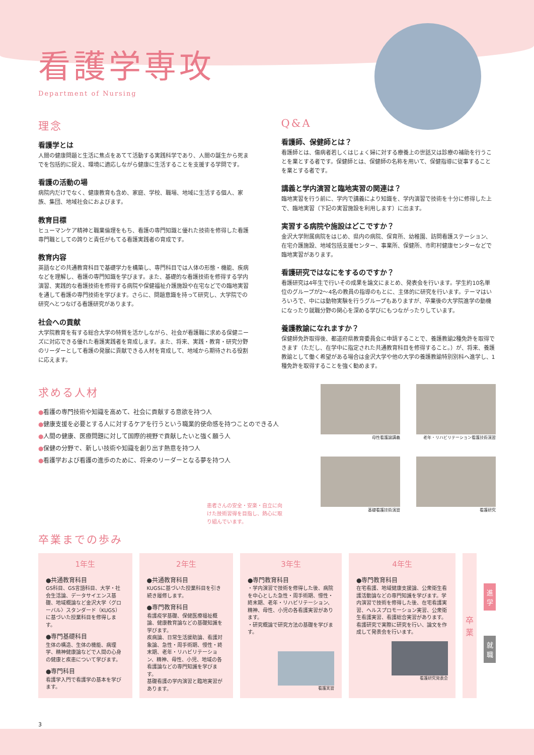看護学専攻
Department of Nursing
理念
看護学とは
人間の健康問題と生活に焦点をあてて活動する実践科学であり、人間の誕生から死までを包括的に捉え、環境に適応しながら健康に生活することを支援する学問です。
看護の活動の場
病院内だけでなく、健康教育も含め、家庭、学校、職場、地域に生活する個人、家族、集団、地域社会におよびます。
教育目標
ヒューマンケア精神と職業倫理をもち、看護の専門知識と優れた技術を修得した看護専門職としての誇りと責任がもてる看護実践者の育成です。
教育内容
英語などの共通教育科目で基礎学力を構築し、専門科目では人体の形態・機能、疾病などを理解し、看護の専門知識を学びます。また、基礎的な看護技術を修得する学内演習、実践的な看護技術を修得する病院や保健福祉介護施設や在宅などでの臨地実習を通して看護の専門技術を学びます。さらに、問題意識を持って研究し、大学院での研究へとつなげる看護研究があります。
社会への貢献
大学院教育を有する総合大学の特質を活かしながら、社会が看護職に求める保健ニーズに対応できる優れた看護実践者を育成します。また、将来、実践・教育・研究分野のリーダーとして看護の発展に貢献できる人材を育成して、地域から期待される役割に応えます。
Q&A
看護師、保健師とは？
看護師とは、傷病者若しくはじょく婦に対する療養上の世話又は診療の補助を行うことを業とする者です。保健師とは、保健師の名称を用いて、保健指導に従事することを業とする者です。
講義と学内演習と臨地実習の関連は？
臨地実習を行う前に、学内で講義により知識を、学内演習で技術を十分に修得した上で、臨地実習（下記の実習施設を利用します）に出ます。
実習する病院や施設はどこですか？
金沢大学附属病院をはじめ、県内の病院、保育所、幼稚園、訪問看護ステーション、在宅介護施設、地域包括支援センター、事業所、保健所、市町村健康センターなどで臨地実習があります。
看護研究ではなにをするのですか？
看護研究は4年生で行いその成果を論文にまとめ、発表会を行います。学生約10名単位のグループが2～4名の教員の指導のもとに、主体的に研究を行います。テーマはいろいろで、中には動物実験を行うグループもありますが、卒業後の大学院進学の動機になったり就職分野の関心を深める学びにもつながったりしています。
養護教諭になれますか？
保健師免許取得後、都道府県教育委員会に申請することで、養護教諭2種免許を取得できます（ただし、在学中に指定された共通教育科目を修得すること。）が、将来、養護教諭として働く希望がある場合は金沢大学や他の大学の養護教諭特別別科へ進学し、1種免許を取得することを強く勧めます。
求める人材
●看護の専門技術や知識を高めて、社会に貢献する意欲を持つ人
●健康支援を必要とする人に対するケアを行うという職業的使命感を持つことのできる人
●人間の健康、医療問題に対して国際的視野で貢献したいと強く願う人
●保健の分野で、新しい技術や知識を創り出す熱意を持つ人
●看護学および看護の進歩のために、将来のリーダーとなる夢を持つ人
患者さんの安全・安楽・自立に向けた技術習得を目指し、熱心に取り組んでいます。
母性看護論講義
老年・リハビリテーション看護技術演習
基礎看護技術演習
看護研究
卒業までの歩み
1年生
●共通教育科目
GS科目、GS言語科目、大学・社会生活論、データサイエンス基礎、地域概論など金沢大学〈グローバル〉スタンダード（KUGS）に基づいた授業科目を修得します。
●専門基礎科目
生体の構造、生体の機能、病理学、精神健康論などで人間の心身の健康と疾患について学びます。
●専門科目
看護学入門で看護学の基本を学びます。
2年生
●共通教育科目
KUGSに基づいた授業科目を引き続き履修します。
●専門教育科目
看護疫学基礎、保健医療福祉概論、健康教育論などの基礎知識を学びます。
疾病論、日常生活援助論、看護対象論、急性・周手術期、慢性・終末期、老年・リハビリテーション、精神、母性、小児、地域の各看護論などの専門知識を学びます。
基礎看護の学内演習と臨地実習があります。
3年生
●専門教育科目
・学内演習で技術を修得した後、病院を中心とした急性・周手術期、慢性・終末期、老年・リハビリテーション、精神、母性、小児の各看護実習があります。
・研究概論で研究方法の基礎を学びます。
看護実習
4年生
●専門教育科目
在宅看護、地域健康支援論、公衆衛生看護活動論などの専門知識を学びます。学内演習で技術を修得した後、在宅看護実習、ヘルスプロモーション実習、公衆衛生看護実習、看護総合実習があります。
看護研究で実際に研究を行い、論文を作成して発表会を行います。
看護研究発表会
卒
業
進
学
就
職
3